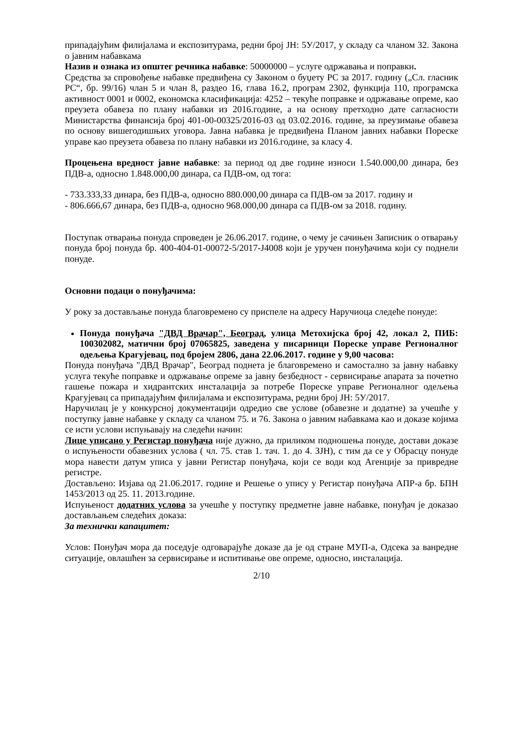припадајућим филијалама и експозитурама, редни број ЈН: 5У/2017, у складу са чланом 32. Закона о јавним набавкама
Назив и ознака из општег речника набавке: 50000000 – услуге одржавања и поправки.
Средства за спровођење набавке предвиђена су Законом о буџету РС за 2017. годину („Сл. гласник РС“, бр. 99/16) члан 5 и члан 8, раздео 16, глава 16.2, програм 2302, функција 110, програмска активност 0001 и 0002, економска класификација: 4252 – текуће поправке и одржавање опреме, као преузета обавеза по плану набавки из 2016.године, а на основу претходно дате сагласности Министарства финансија број 401-00-00325/2016-03 од 03.02.2016. године, за преузимање обавеза по основу вишегодишњих уговора. Јавна набавка је предвиђена Планом јавних набавки Пореске управе као преузета обавеза по плану набавки из 2016.године, за класу 4.
Процењена вредност јавне набавке: за период од две године износи 1.540.000,00 динара, без ПДВ-а, односно 1.848.000,00 динара, са ПДВ-ом, од тога:
- 733.333,33 динара, без ПДВ-а, односно 880.000,00 динара са ПДВ-ом за 2017. годину и
- 806.666,67 динара, без ПДВ-а, односно 968.000,00 динара са ПДВ-ом за 2018. годину.
Поступак отварања понуда спроведен је 26.06.2017. године, о чему је сачињен Записник о отварању понуда број понуда бр. 400-404-01-00072-5/2017-J4008 који је уручен понуђачима који су поднели понуде.
Основни подаци о понуђачима:
У року за достављање понуда благовремено су приспеле на адресу Наручиоца следеће понуде:
Понуда понуђача "ДВД Врачар", Београд, улица Метохијска број 42, локал 2, ПИБ: 100302082, матични број 07065825, заведена у писарници Пореске управе Регионалног одељења Крагујевац, под бројем 2806, дана 22.06.2017. године у 9,00 часова:
Понуда понуђача "ДВД Врачар", Београд поднета је благовремено и самостално за јавну набавку услуга текуће поправке и одржавање опреме за јавну безбедност - сервисирање апарата за почетно гашење пожара и хидрантских инсталација за потребе Пореске управе Регионалног одељења Крагујевац са припадајућим филијалама и експозитурама, редни број ЈН: 5У/2017.
Наручилац је у конкурсној документацији одредио све услове (обавезне и додатне) за учешће у поступку јавне набавке у складу са чланом 75. и 76. Закона о јавним набавкама као и доказе којима се исти услови испуњавају на следећи начин:
Лице уписано у Регистар понуђача није дужно, да приликом подношења понуде, достави доказе о испуњености обавезних услова ( чл. 75. став 1. тач. 1. до 4. ЗЈН), с тим да се у Обрасцу понуде мора навести датум уписа у јавни Регистар понуђача, који се води код Агенције за привредне регистре.
Достављено: Изјава од 21.06.2017. године и Решење о упису у Регистар понуђача АПР-а бр. БПН 1453/2013 од 25. 11. 2013.године.
Испуњеност додатних услова за учешће у поступку предметне јавне набавке, понуђач је доказао достављањем следећих доказа:
За технички капацитет:
Услов: Понуђач мора да поседује одговарајуће доказе да је од стране МУП-а, Одсека за ванредне ситуације, овлашћен за сервисирање и испитивање ове опреме, односно, инсталација.
2/10